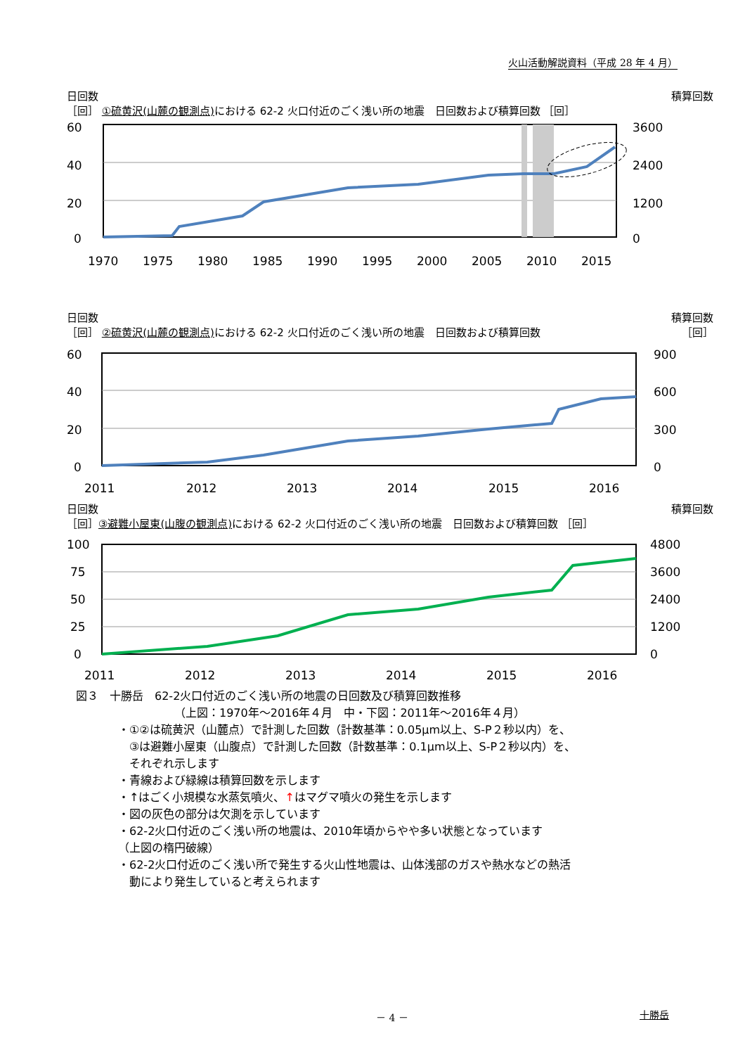火山活動解説資料（平成 28 年 4 月）
日回数 積算回数
［回］ ①硫黄沢(山麓の観測点) における 62-2 火口付近のごく浅い所の地震　日回数および積算回数 ［回］
60
40
20
0
3600
2400
1200
0
1970
1975
1980
1985
1990
1995
2000
2005
2010
2015
日回数 積算回数
［回］ ②硫黄沢(山麓の観測点) における 62-2 火口付近のごく浅い所の地震　日回数および積算回数 ［回］
60
40
20
0
900
600
300
0
2011
2012
2013
2014
2015
2016
日回数 積算回数
［回］③避難小屋東(山腹の観測点) における 62-2 火口付近のごく浅い所の地震　日回数および積算回数 ［回］
100
75
50
25
0
4800
3600
2400
1200
0
2011
2012
2013
2014
2015
2016
図３　十勝岳　62-2火口付近のごく浅い所の地震の日回数及び積算回数推移
（上図：1970年～2016年４月　中・下図：2011年～2016年４月）
・①②は硫黄沢（山麓点）で計測した回数（計数基準：0.05μm以上、S-P２秒以内）を、
　③は避難小屋東（山腹点）で計測した回数（計数基準：0.1μm以上、S-P２秒以内）を、
　それぞれ示します
・青線および緑線は積算回数を示します
・↑はごく小規模な水蒸気噴火、↑はマグマ噴火の発生を示します
・図の灰色の部分は欠測を示しています
・62-2火口付近のごく浅い所の地震は、2010年頃からやや多い状態となっています
（上図の楕円破線）
・62-2火口付近のごく浅い所で発生する火山性地震は、山体浅部のガスや熱水などの熱活
　動により発生していると考えられます
－ 4 － 十勝岳